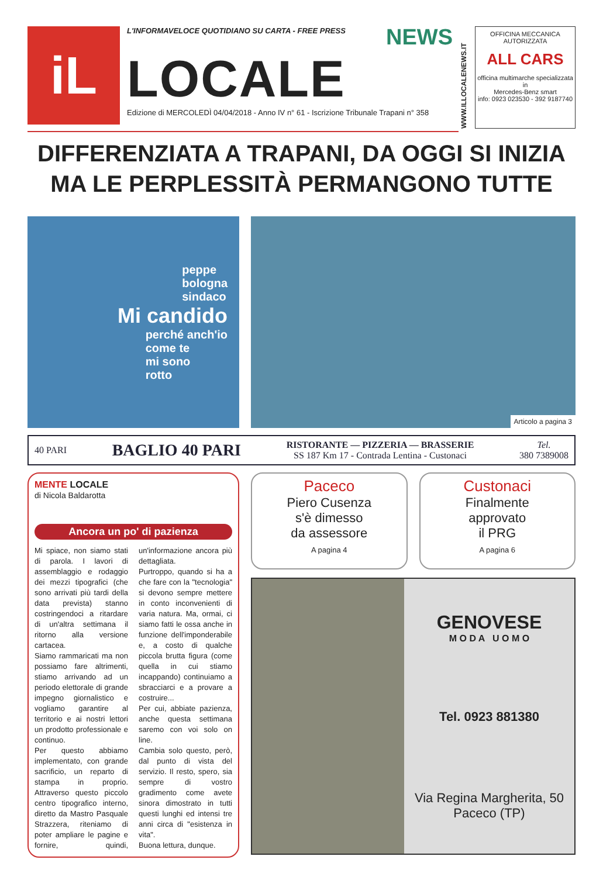iL
L'INFORMAVELOCE QUOTIDIANO SU CARTA - FREE PRESS
NEWS
LOCALE
Edizione di MERCOLEDÌ 04/04/2018 - Anno IV n° 61 - Iscrizione Tribunale Trapani n° 358
WWW.ILLOCALENEWS.IT
OFFICINA MECCANICA AUTORIZZATA
ALL CARS
officina multimarche specializzata in
Mercedes-Benz smart
info: 0923 023530 - 392 9187740
DIFFERENZIATA A TRAPANI, DA OGGI SI INIZIA
MA LE PERPLESSITÀ PERMANGONO TUTTE
peppe
bologna
sindaco
Mi candido
perché anch'io
come te
mi sono
rotto
Articolo a pagina 3
40 PARI BAGLIO 40 PARI RISTORANTE — PIZZERIA — BRASSERIE
SS 187 Km 17 - Contrada Lentina - Custonaci Tel.
380 7389008
MENTE LOCALE
di Nicola Baldarotta
Ancora un po' di pazienza
Mi spiace, non siamo stati di parola. I lavori di assemblaggio e rodaggio dei mezzi tipografici (che sono arrivati più tardi della data prevista) stanno costringendoci a ritardare di un'altra settimana il ritorno alla versione cartacea.
Siamo rammaricati ma non possiamo fare altrimenti, stiamo arrivando ad un periodo elettorale di grande impegno giornalistico e vogliamo garantire al territorio e ai nostri lettori un prodotto professionale e continuo.
Per questo abbiamo implementato, con grande sacrificio, un reparto di stampa in proprio. Attraverso questo piccolo centro tipografico interno, diretto da Mastro Pasquale Strazzera, riteniamo di poter ampliare le pagine e fornire, quindi, un'informazione ancora più dettagliata.
Purtroppo, quando si ha a che fare con la "tecnologia" si devono sempre mettere in conto inconvenienti di varia natura. Ma, ormai, ci siamo fatti le ossa anche in funzione dell'imponderabile e, a costo di qualche piccola brutta figura (come quella in cui stiamo incappando) continuiamo a sbracciarci e a provare a costruire...
Per cui, abbiate pazienza, anche questa settimana saremo con voi solo on line.
Cambia solo questo, però, dal punto di vista del servizio. Il resto, spero, sia sempre di vostro gradimento come avete sinora dimostrato in tutti questi lunghi ed intensi tre anni circa di "esistenza in vita".
Buona lettura, dunque.
Paceco
Piero Cusenza
s'è dimesso
da assessore
A pagina 4
Custonaci
Finalmente
approvato
il PRG
A pagina 6
GENOVESE
M O D A U O M O
Tel. 0923 881380
Via Regina Margherita, 50
Paceco (TP)